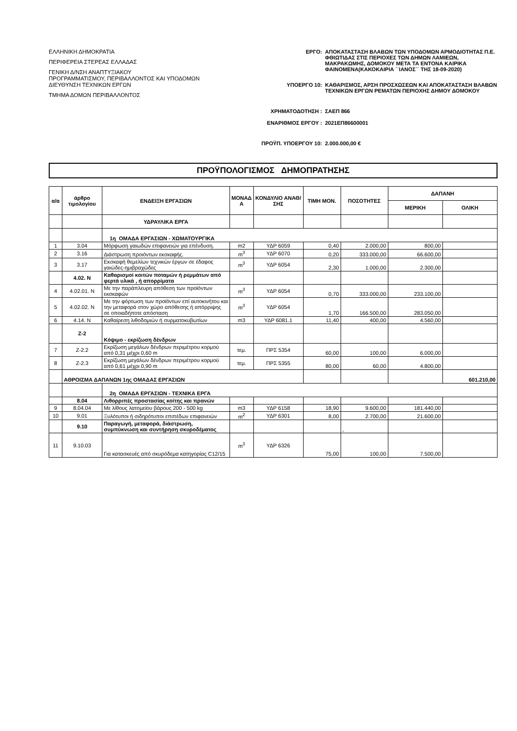ΕΛΛΗΝΙΚΗ ΔΗΜΟΚΡΑΤΙΑ
ΠΕΡΙΦΕΡΕΙΑ ΣΤΕΡΕΑΣ ΕΛΛΑΔΑΣ
ΓΕΝΙΚΗ Δ/ΝΣΗ ΑΝΑΠΤΥΞΙΑΚΟΥ
ΠΡΟΓΡΑΜΜΑΤΙΣΜΟΥ, ΠΕΡΙΒΑΛΛΟΝΤΟΣ ΚΑΙ ΥΠΟΔΟΜΩΝ
ΔΙΕΥΘΥΝΣΗ ΤΕΧΝΙΚΩΝ ΕΡΓΩΝ
ΤΜΗΜΑ ΔΟΜΩΝ ΠΕΡΙΒΑΛΛΟΝΤΟΣ
ΕΡΓΟ: ΑΠΟΚΑΤΑΣΤΑΣΗ ΒΛΑΒΩΝ ΤΩΝ ΥΠΟΔΟΜΩΝ ΑΡΜΟΔΙΟΤΗΤΑΣ Π.Ε. ΦΘΙΩΤΙΔΑΣ ΣΤΙΣ ΠΕΡΙΟΧΕΣ ΤΩΝ ΔΗΜΩΝ ΛΑΜΙΕΩΝ, ΜΑΚΡΑΚΩΜΗΣ, ΔΟΜΟΚΟΥ ΜΕΤΑ ΤΑ ΕΝΤΟΝΑ ΚΑΙΡΙΚΑ ΦΑΙΝΟΜΕΝΑ(ΚΑΚΟΚΑΙΡΙΑ ΄΄ΙΑΝΟΣ΄΄ ΤΗΣ 18-09-2020)
ΥΠΟΕΡΓΟ 10: ΚΑΘΑΡΙΣΜΟΣ, ΑΡΣΗ ΠΡΟΣΧΩΣΕΩΝ ΚΑΙ ΑΠΟΚΑΤΑΣΤΑΣΗ ΒΛΑΒΩΝ ΤΕΧΝΙΚΩΝ ΕΡΓΩΝ ΡΕΜΑΤΩΝ ΠΕΡΙΟΧΗΣ ΔΗΜΟΥ ΔΟΜΟΚΟΥ
ΧΡΗΜΑΤΟΔΟΤΗΣΗ : ΣΑΕΠ 866
ΕΝΑΡΙΘΜΟΣ ΕΡΓΟΥ : 2021ΕΠ86600001
ΠΡΟΫΠ. ΥΠΟΕΡΓΟΥ 10: 2.000.000,00 €
ΠΡΟΫΠΟΛΟΓΙΣΜΟΣ ΔΗΜΟΠΡΑΤΗΣΗΣ
| α/α | άρθρο τιμολογίου | ΕΝΔΕΙΞΗ ΕΡΓΑΣΙΩΝ | ΜΟΝΑΔ Α | ΚΟΝΔΥΛΙΟ ΑΝΑΘ/ΣΗΣ | ΤΙΜΗ ΜΟΝ. | ΠΟΣΟΤΗΤΕΣ | ΔΑΠΑΝΗ | |
| --- | --- | --- | --- | --- | --- | --- | --- | --- |
| | | | | | | | ΜΕΡΙΚΗ | ΟΛΙΚΗ |
| | | ΥΔΡΑΥΛΙΚΑ ΕΡΓΑ | | | | | | |
| | | 1η ΟΜΑΔΑ ΕΡΓΑΣΙΩΝ - ΧΩΜΑΤΟΥΡΓΙΚΑ | | | | | | |
| 1 | 3.04 | Μόρφωση γαιωδών επιφανειών για επένδυση. | m2 | ΥΔΡ 6059 | 0,40 | 2.000,00 | 800,00 | |
| 2 | 3.16 | Διάστρωση προιόντων εκσκαφής. | m<sup>3</sup> | ΥΔΡ 6070 | 0,20 | 333.000,00 | 66.600,00 | |
| 3 | 3.17 | Εκσκαφή θεμελίων τεχνικών έργων σε έδαφος γαιώδες-ημιβραχώδες | m<sup>3</sup> | ΥΔΡ 6054 | 2,30 | 1.000,00 | 2.300,00 | |
| | 4.02. N | Καθαρισμοί κοιτών ποταμών ή ρεμμάτων από φερτά υλικά , ή απορρίματα | | | | | | |
| 4 | 4.02.01. N | Με την παράπλευρη απόθεση των προϊόντων εκσκαφών | m<sup>3</sup> | ΥΔΡ 6054 | 0,70 | 333.000,00 | 233.100,00 | |
| 5 | 4.02.02. N | Με την φόρτωση των προϊόντων επί αυτοκινήτου και την μεταφορά στον χώρο απόθεσης ή απόρριψης σε οποιαδήποτε απόσταση | m<sup>3</sup> | ΥΔΡ 6054 | 1,70 | 166.500,00 | 283.050,00 | |
| 6 | 4.14. N | Καθαίρεση λιθοδομιών ή συρματοκυβωτίων | m3 | ΥΔΡ 6081.1 | 11,40 | 400,00 | 4.560,00 | |
| | Z-2 | Κόψιμο - εκρίζωση δένδρων | | | | | | |
| 7 | Z-2.2 | Εκρίζωση μεγάλων δένδρων περιμέτρου κορμού από 0,31 μέχρι 0,60 m | τεμ. | ΠΡΣ 5354 | 60,00 | 100,00 | 6.000,00 | |
| 8 | Z-2.3 | Εκρίζωση μεγάλων δένδρων περιμέτρου κορμού από 0,61 μέχρι 0,90 m | τεμ. | ΠΡΣ 5355 | 80,00 | 60,00 | 4.800,00 | |
| | ΑΘΡΟΙΣΜΑ ΔΑΠΑΝΩΝ 1ης ΟΜΑΔΑΣ ΕΡΓΑΣΙΩΝ | | | | | | | 601.210,00 |
| | | 2η ΟΜΑΔΑ ΕΡΓΑΣΙΩΝ - ΤΕΧΝΙΚΑ ΕΡΓΑ | | | | | | |
| | 8.04 | Λιθορριπές προστασίας κοίτης και πρανών | | | | | | |
| 9 | 8.04.04 | Με λίθους λατομείου βάρους 200 - 500 kg | m3 | ΥΔΡ 6158 | 18,90 | 9.600,00 | 181.440,00 | |
| 10 | 9.01 | Ξυλότυποι ή σιδηρότυποι επιπέδων επιφανειών | m<sup>2</sup> | ΥΔΡ 6301 | 8,00 | 2.700,00 | 21.600,00 | |
| | 9.10 | Παραγωγή, μεταφορά, διάστρωση, συμπύκνωση και συντήρηση σκυροδέματος | | | | , | | |
| 11 | 9.10.03 | Για κατασκευές από σκυρόδεμα κατηγορίας C12/15 | m<sup>3</sup> | ΥΔΡ 6326 | 75,00 | 100,00 | 7.500,00 | |